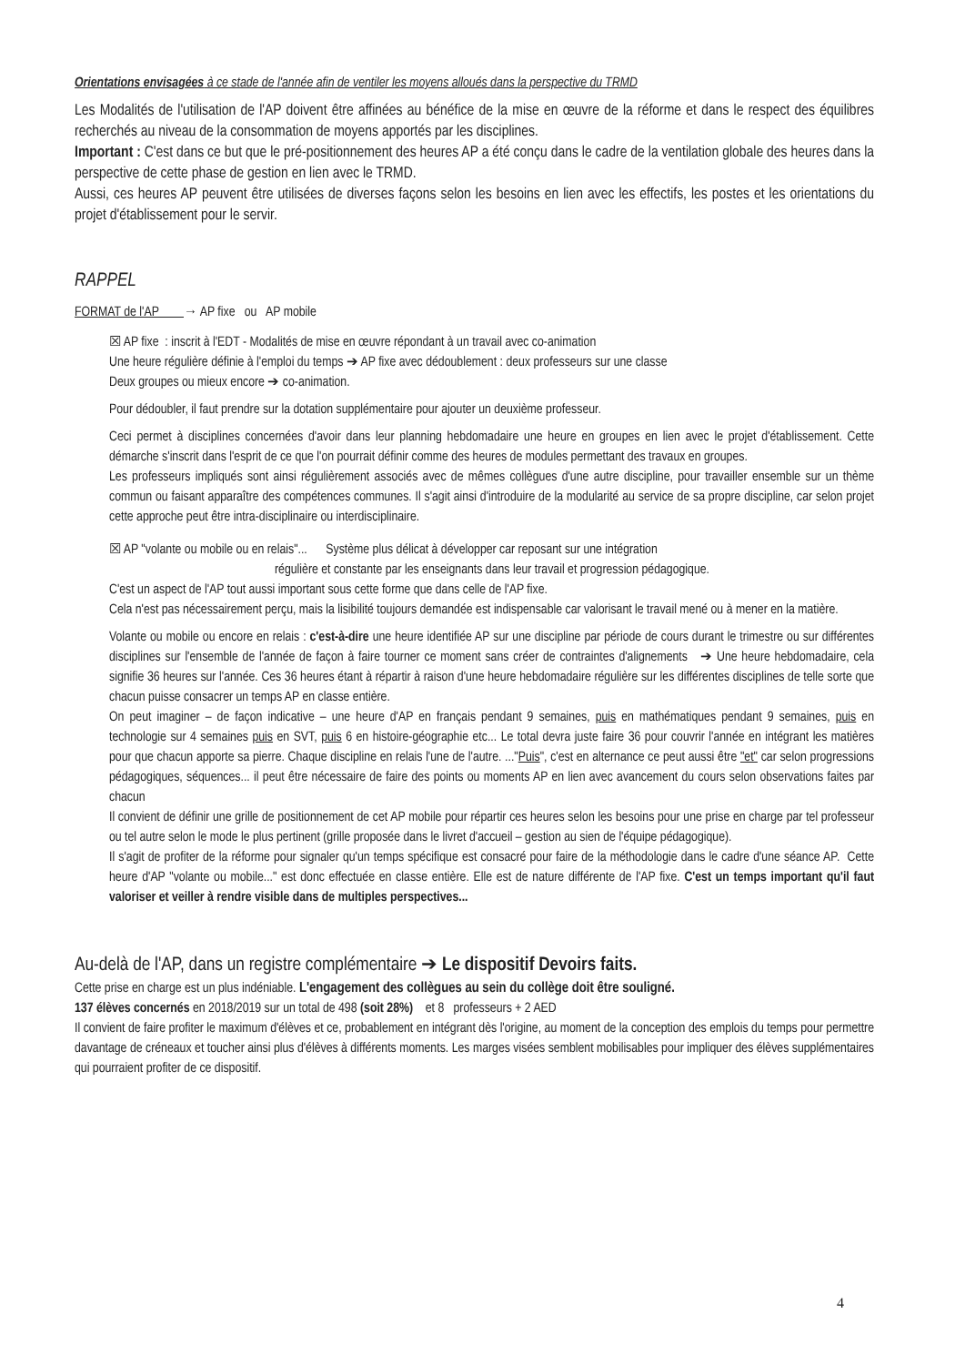Orientations envisagées à ce stade de l'année afin de ventiler les moyens alloués dans la perspective du TRMD
Les Modalités de l'utilisation de l'AP doivent être affinées au bénéfice de la mise en œuvre de la réforme et dans le respect des équilibres recherchés au niveau de la consommation de moyens apportés par les disciplines.
Important : C'est dans ce but que le pré-positionnement des heures AP a été conçu dans le cadre de la ventilation globale des heures dans la perspective de cette phase de gestion en lien avec le TRMD.
Aussi, ces heures AP peuvent être utilisées de diverses façons selon les besoins en lien avec les effectifs, les postes et les orientations du projet d'établissement pour le servir.
RAPPEL
FORMAT de l'AP → AP fixe ou AP mobile
☒ AP fixe : inscrit à l'EDT - Modalités de mise en œuvre répondant à un travail avec co-animation
Une heure régulière définie à l'emploi du temps ➔ AP fixe avec dédoublement : deux professeurs sur une classe
Deux groupes ou mieux encore ➔ co-animation.
Pour dédoubler, il faut prendre sur la dotation supplémentaire pour ajouter un deuxième professeur.
Ceci permet à disciplines concernées d'avoir dans leur planning hebdomadaire une heure en groupes en lien avec le projet d'établissement. Cette démarche s'inscrit dans l'esprit de ce que l'on pourrait définir comme des heures de modules permettant des travaux en groupes.
Les professeurs impliqués sont ainsi régulièrement associés avec de mêmes collègues d'une autre discipline, pour travailler ensemble sur un thème commun ou faisant apparaître des compétences communes. Il s'agit ainsi d'introduire de la modularité au service de sa propre discipline, car selon projet cette approche peut être intra-disciplinaire ou interdisciplinaire.
☒ AP "volante ou mobile ou en relais"... Système plus délicat à développer car reposant sur une intégration
régulière et constante par les enseignants dans leur travail et progression pédagogique.
C'est un aspect de l'AP tout aussi important sous cette forme que dans celle de l'AP fixe.
Cela n'est pas nécessairement perçu, mais la lisibilité toujours demandée est indispensable car valorisant le travail mené ou à mener en la matière.
Volante ou mobile ou encore en relais : c'est-à-dire une heure identifiée AP sur une discipline par période de cours durant le trimestre ou sur différentes disciplines sur l'ensemble de l'année de façon à faire tourner ce moment sans créer de contraintes d'alignements ➔ Une heure hebdomadaire, cela signifie 36 heures sur l'année. Ces 36 heures étant à répartir à raison d'une heure hebdomadaire régulière sur les différentes disciplines de telle sorte que chacun puisse consacrer un temps AP en classe entière.
On peut imaginer – de façon indicative – une heure d'AP en français pendant 9 semaines, puis en mathématiques pendant 9 semaines, puis en technologie sur 4 semaines puis en SVT, puis 6 en histoire-géographie etc... Le total devra juste faire 36 pour couvrir l'année en intégrant les matières pour que chacun apporte sa pierre. Chaque discipline en relais l'une de l'autre. ..."Puis", c'est en alternance ce peut aussi être "et" car selon progressions pédagogiques, séquences... il peut être nécessaire de faire des points ou moments AP en lien avec avancement du cours selon observations faites par chacun
Il convient de définir une grille de positionnement de cet AP mobile pour répartir ces heures selon les besoins pour une prise en charge par tel professeur ou tel autre selon le mode le plus pertinent (grille proposée dans le livret d'accueil – gestion au sien de l'équipe pédagogique).
Il s'agit de profiter de la réforme pour signaler qu'un temps spécifique est consacré pour faire de la méthodologie dans le cadre d'une séance AP. Cette heure d'AP "volante ou mobile..." est donc effectuée en classe entière. Elle est de nature différente de l'AP fixe. C'est un temps important qu'il faut valoriser et veiller à rendre visible dans de multiples perspectives...
Au-delà de l'AP, dans un registre complémentaire ➔ Le dispositif Devoirs faits.
Cette prise en charge est un plus indéniable. L'engagement des collègues au sein du collège doit être souligné.
137 élèves concernés en 2018/2019 sur un total de 498 (soit 28%) et 8 professeurs + 2 AED
Il convient de faire profiter le maximum d'élèves et ce, probablement en intégrant dès l'origine, au moment de la conception des emplois du temps pour permettre davantage de créneaux et toucher ainsi plus d'élèves à différents moments. Les marges visées semblent mobilisables pour impliquer des élèves supplémentaires qui pourraient profiter de ce dispositif.
4